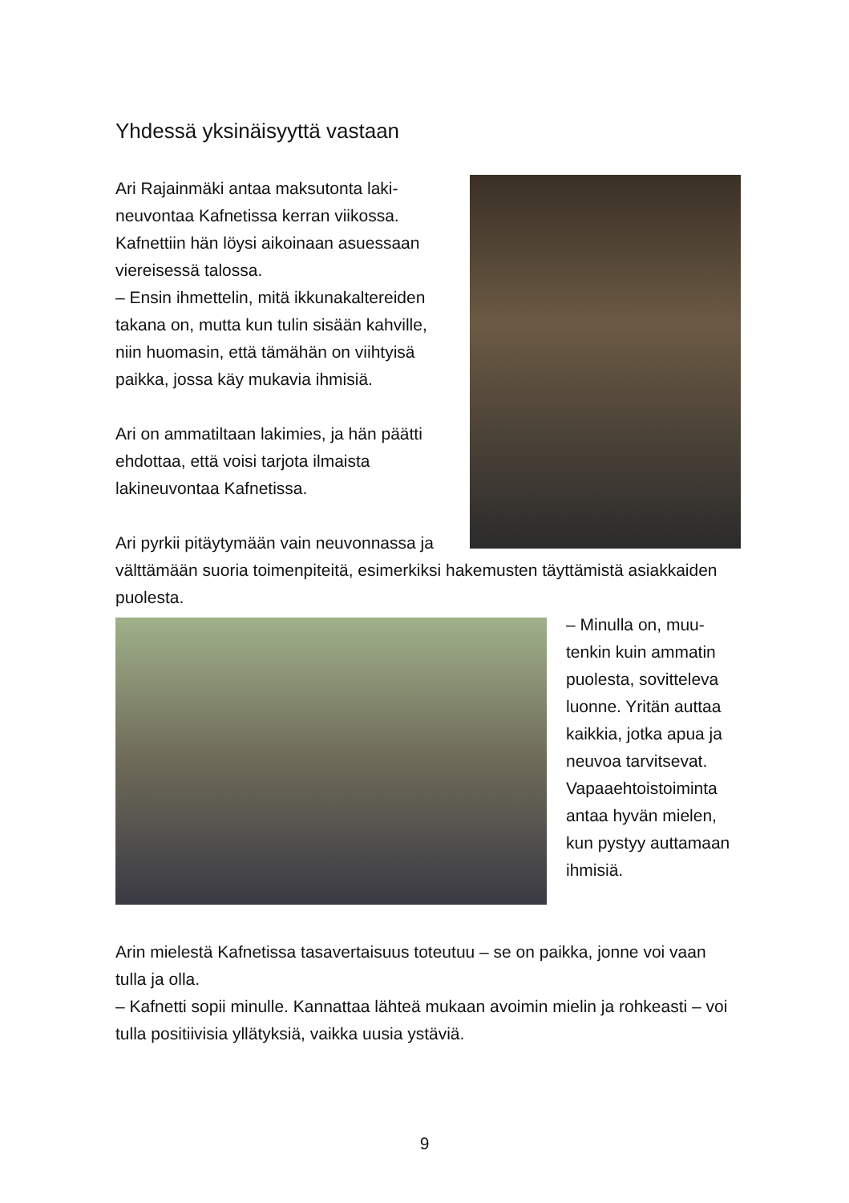Yhdessä yksinäisyyttä vastaan
Ari Rajainmäki antaa maksutonta laki­neuvontaa Kafnetissa kerran viikossa. Kafnettiin hän löysi aikoinaan asues­saan viereisessä talossa.
– Ensin ihmettelin, mitä ikkunakalterei­den takana on, mutta kun tulin sisään kahville, niin huomasin, että tämähän on viihtyisä paikka, jossa käy mukavia ihmisiä.
Ari on ammatiltaan lakimies, ja hän päätti ehdottaa, että voisi tarjota il­maista lakineuvontaa Kafnetissa.
Ari pyrkii pitäytymään vain neuvonnas­sa ja välttämään suoria toimenpiteitä, esimerkiksi hakemusten täyttämistä asiakkaiden puolesta.
– Minulla on, muu­tenkin kuin ammatin puolesta, sovitteleva luonne. Yritän aut­taa kaikkia, jotka apua ja neuvoa tar­vitsevat. Vapaaeh­toistoiminta antaa hyvän mielen, kun pystyy auttamaan ihmisiä.
Arin mielestä Kafnetissa tasavertaisuus toteutuu – se on paikka, jonne voi vaan tulla ja olla.
– Kafnetti sopii minulle. Kannattaa lähteä mukaan avoimin mielin ja rohkeasti – voi tulla positiivisia yllätyksiä, vaikka uusia ystäviä.
9